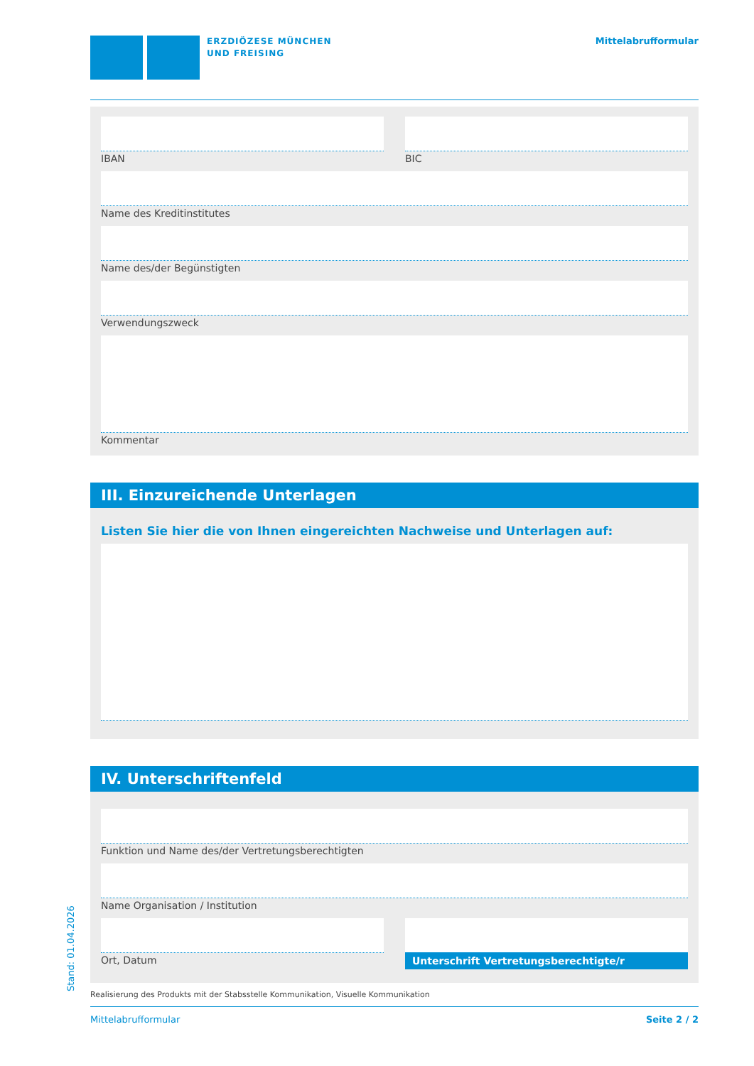ERZDIÖZESE MÜNCHEN
UND FREISING
Mittelabrufformular
IBAN BIC
Name des Kreditinstitutes
Name des/der Begünstigten
Verwendungszweck
Kommentar
III. Einzureichende Unterlagen
Listen Sie hier die von Ihnen eingereichten Nachweise und Unterlagen auf:
IV. Unterschriftenfeld
Funktion und Name des/der Vertretungsberechtigten
Name Organisation / Institution
Ort, Datum Unterschrift Vertretungsberechtigte/r
Realisierung des Produkts mit der Stabsstelle Kommunikation, Visuelle Kommunikation
Mittelabrufformular Seite 2 / 2
Stand: 01.04.2026